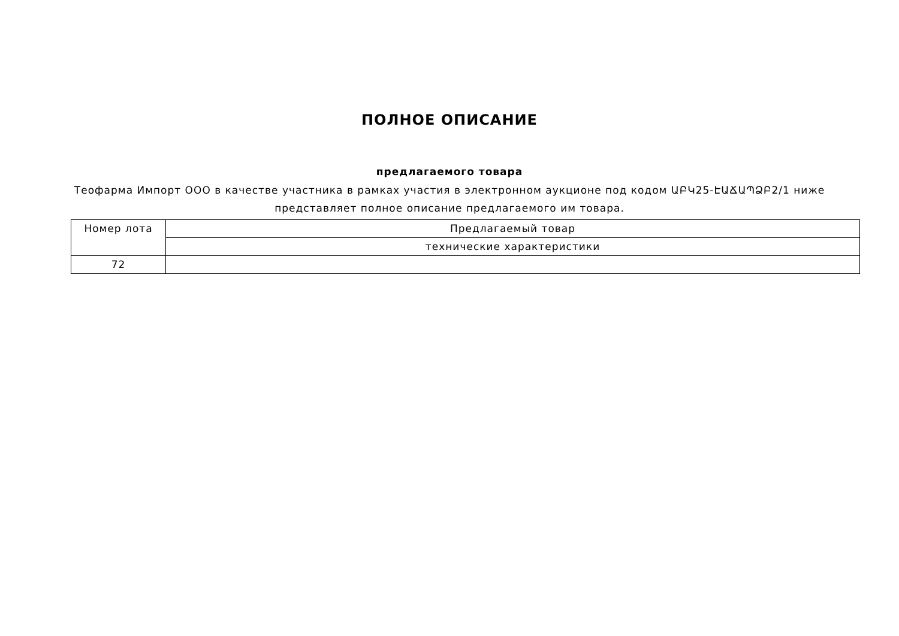ПОЛНОЕ ОПИСАНИЕ
предлагаемого товара
Теофарма Импорт ООО в качестве участника в рамках участия в электронном аукционе под кодом ԱԲԿ25-ԷԱՃԱՊՁԲ2/1 ниже представляет полное описание предлагаемого им товара.
| Номер лота | Предлагаемый товар |
| | технические характеристики |
| 72 | |